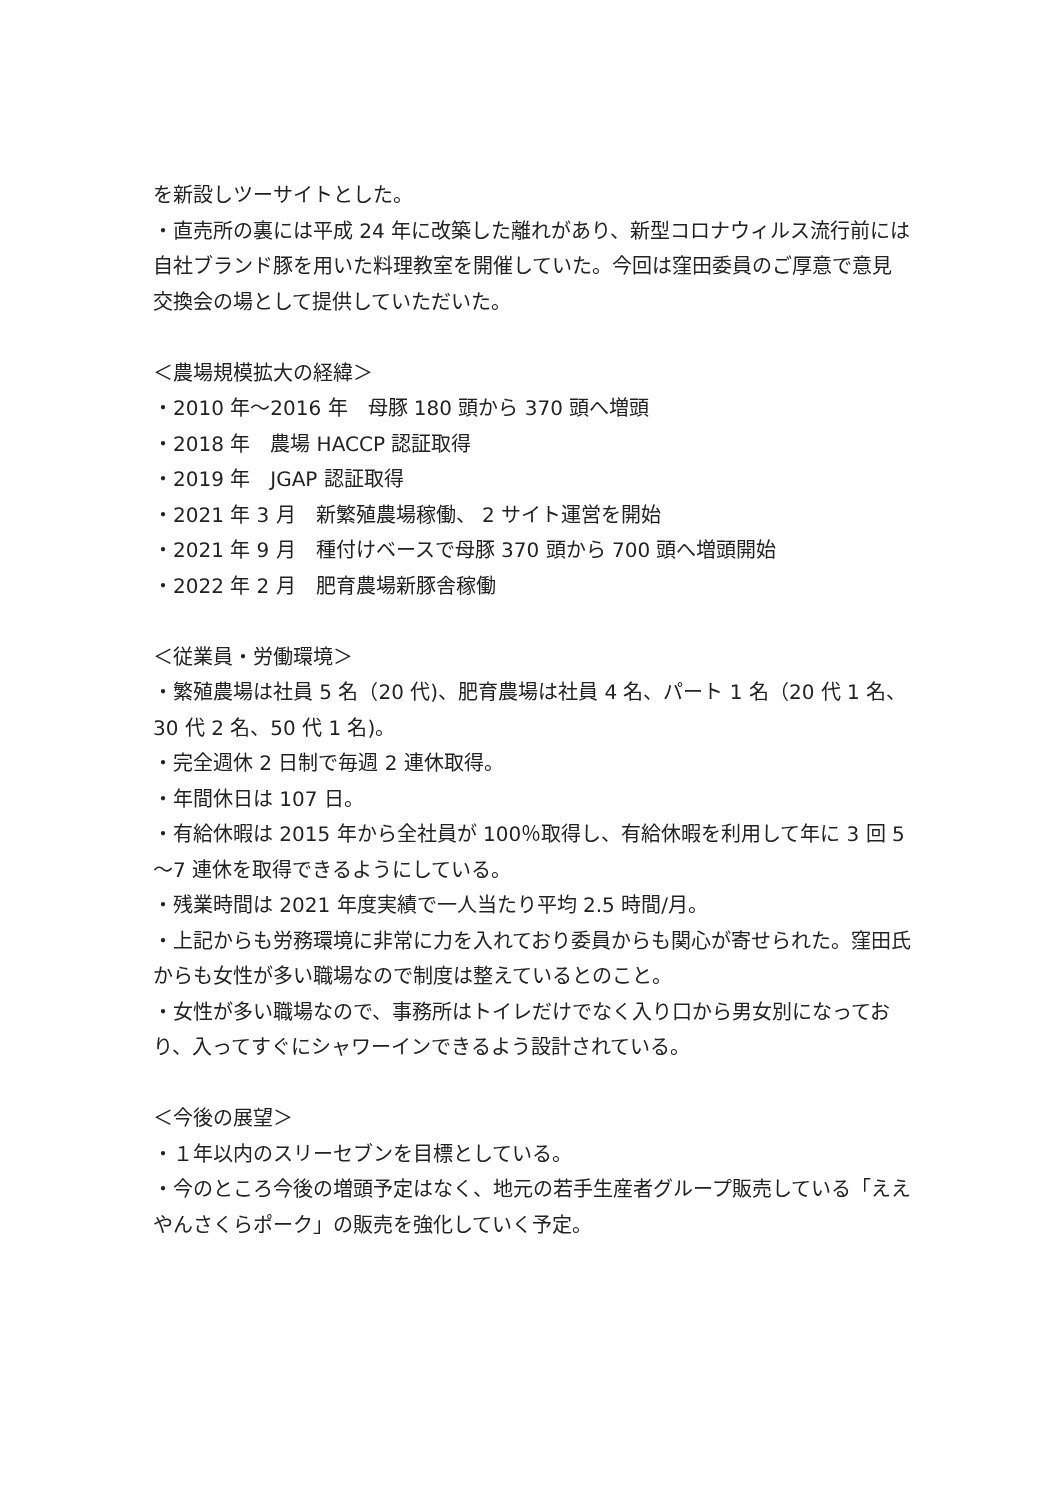を新設しツーサイトとした。
・直売所の裏には平成 24 年に改築した離れがあり、新型コロナウィルス流行前には自社ブランド豚を用いた料理教室を開催していた。今回は窪田委員のご厚意で意見交換会の場として提供していただいた。
＜農場規模拡大の経緯＞
・2010 年～2016 年　母豚 180 頭から 370 頭へ増頭
・2018 年　農場 HACCP 認証取得
・2019 年　JGAP 認証取得
・2021 年 3 月　新繁殖農場稼働、 2 サイト運営を開始
・2021 年 9 月　種付けベースで母豚 370 頭から 700 頭へ増頭開始
・2022 年 2 月　肥育農場新豚舎稼働
＜従業員・労働環境＞
・繁殖農場は社員 5 名（20 代)、肥育農場は社員 4 名、パート 1 名（20 代 1 名、30 代 2 名、50 代 1 名)。
・完全週休 2 日制で毎週 2 連休取得。
・年間休日は 107 日。
・有給休暇は 2015 年から全社員が 100％取得し、有給休暇を利用して年に 3 回 5～7 連休を取得できるようにしている。
・残業時間は 2021 年度実績で一人当たり平均 2.5 時間/月。
・上記からも労務環境に非常に力を入れており委員からも関心が寄せられた。窪田氏からも女性が多い職場なので制度は整えているとのこと。
・女性が多い職場なので、事務所はトイレだけでなく入り口から男女別になっており、入ってすぐにシャワーインできるよう設計されている。
＜今後の展望＞
・１年以内のスリーセブンを目標としている。
・今のところ今後の増頭予定はなく、地元の若手生産者グループ販売している「ええやんさくらポーク」の販売を強化していく予定。